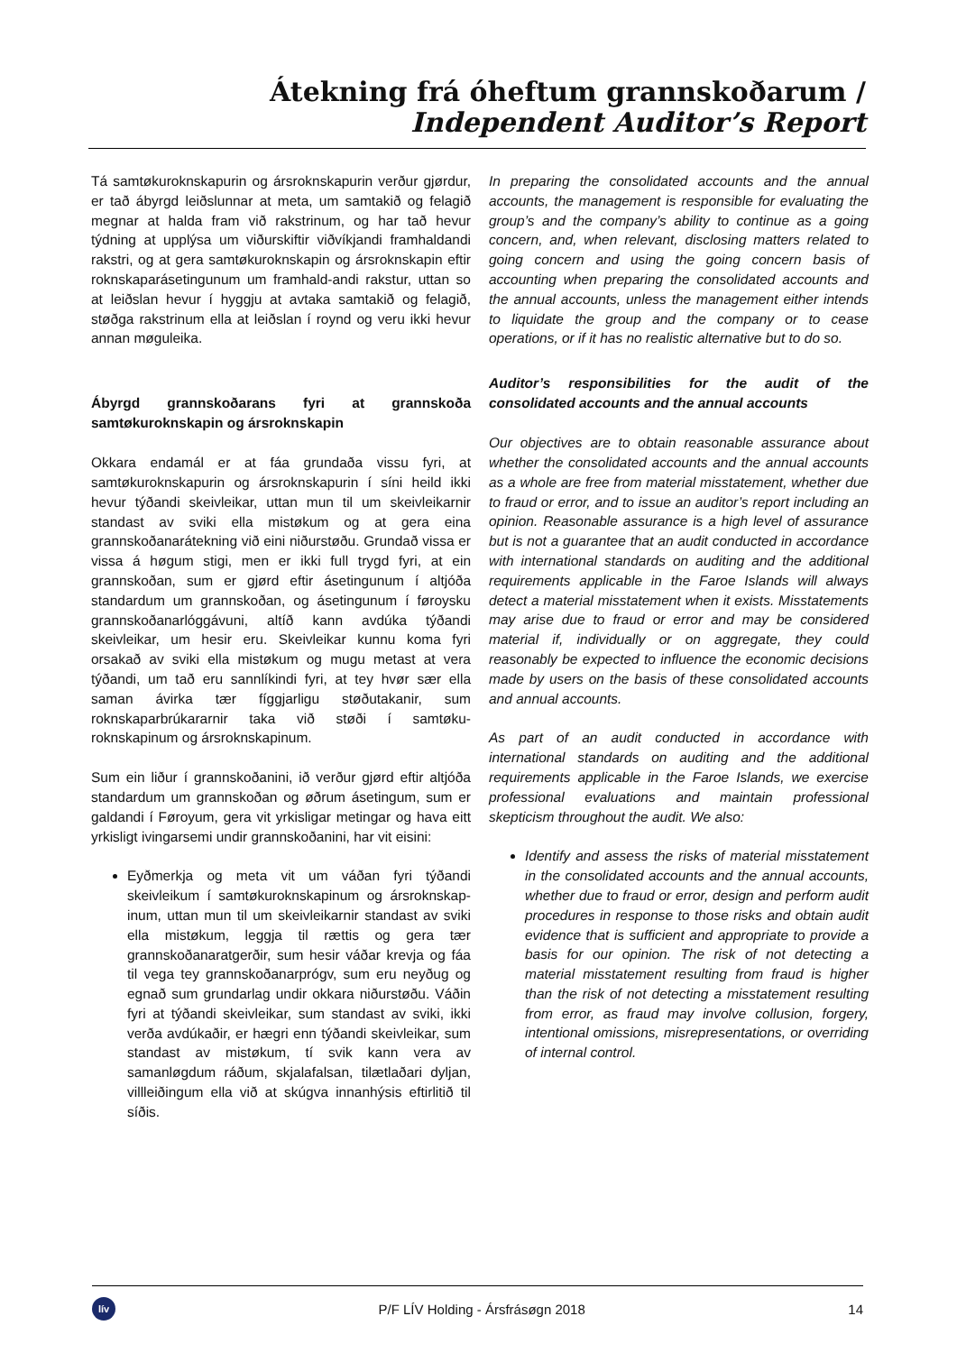Átekning frá óheftum grannskoðarum /
Independent Auditor’s Report
Tá samtøkuroknskapurin og ársroknskapurin verður gjørdur, er tað ábyrgd leiðslunnar at meta, um samtakið og felagið megnar at halda fram við rakstrinum, og har tað hevur týdning at upplýsa um viðurskiftir viðvíkjandi framhaldandi rakstri, og at gera samtøkuroknskapin og ársroknskapin eftir roknskaparásetingunum um framhald-andi rakstur, uttan so at leiðslan hevur í hyggju at avtaka samtakið og felagið, støðga rakstrinum ella at leiðslan í roynd og veru ikki hevur annan møguleika.
Ábyrgd grannskoðarans fyri at grannskoða samtøkuroknskapin og ársroknskapin
Okkara endamál er at fáa grundaða vissu fyri, at samtøkuroknskapurin og ársroknskapurin í síni heild ikki hevur týðandi skeivleikar, uttan mun til um skeivleikarnir standast av sviki ella mistøkum og at gera eina grannskoðanarátekning við eini niðurstøðu. Grundað vissa er vissa á høgum stigi, men er ikki full trygd fyri, at ein grannskoðan, sum er gjørd eftir ásetingunum í altjóða standardum um grannskoðan, og ásetingunum í føroysku grannskoðanarlóggávuni, altíð kann avdúka týðandi skeivleikar, um hesir eru. Skeivleikar kunnu koma fyri orsakað av sviki ella mistøkum og mugu metast at vera týðandi, um tað eru sannlíkindi fyri, at tey hvør sær ella saman ávirka tær fíggjarligu støðutakanir, sum roknskaparbrúkararnir taka við støði í samtøku-roknskapinum og ársroknskapinum.
Sum ein liður í grannskoðanini, ið verður gjørd eftir altjóða standardum um grannskoðan og øðrum ásetingum, sum er galdandi í Føroyum, gera vit yrkisligar metingar og hava eitt yrkisligt ivingarsemi undir grannskoðanini, har vit eisini:
Eyðmerkja og meta vit um váðan fyri týðandi skeivleikum í samtøkuroknskapinum og ársroknskap-inum, uttan mun til um skeivleikarnir standast av sviki ella mistøkum, leggja til rættis og gera tær grannskoðanaratgerðir, sum hesir váðar krevja og fáa til vega tey grannskoðanarprógv, sum eru neyðug og egnað sum grundarlag undir okkara niðurstøðu. Váðin fyri at týðandi skeivleikar, sum standast av sviki, ikki verða avdúkaðir, er hægri enn týðandi skeivleikar, sum standast av mistøkum, tí svik kann vera av samanløgdum ráðum, skjalafalsan, tilætlaðari dyljan, villleiðingum ella við at skúgva innanhýsis eftirlitið til síðis.
In preparing the consolidated accounts and the annual accounts, the management is responsible for evaluating the group’s and the company’s ability to continue as a going concern, and, when relevant, disclosing matters related to going concern and using the going concern basis of accounting when preparing the consolidated accounts and the annual accounts, unless the management either intends to liquidate the group and the company or to cease operations, or if it has no realistic alternative but to do so.
Auditor’s responsibilities for the audit of the consolidated accounts and the annual accounts
Our objectives are to obtain reasonable assurance about whether the consolidated accounts and the annual accounts as a whole are free from material misstatement, whether due to fraud or error, and to issue an auditor’s report including an opinion. Reasonable assurance is a high level of assurance but is not a guarantee that an audit conducted in accordance with international standards on auditing and the additional requirements applicable in the Faroe Islands will always detect a material misstatement when it exists. Misstatements may arise due to fraud or error and may be considered material if, individually or on aggregate, they could reasonably be expected to influence the economic decisions made by users on the basis of these consolidated accounts and annual accounts.
As part of an audit conducted in accordance with international standards on auditing and the additional requirements applicable in the Faroe Islands, we exercise professional evaluations and maintain professional skepticism throughout the audit. We also:
Identify and assess the risks of material misstatement in the consolidated accounts and the annual accounts, whether due to fraud or error, design and perform audit procedures in response to those risks and obtain audit evidence that is sufficient and appropriate to provide a basis for our opinion. The risk of not detecting a material misstatement resulting from fraud is higher than the risk of not detecting a misstatement resulting from error, as fraud may involve collusion, forgery, intentional omissions, misrepresentations, or overriding of internal control.
lív
P/F LÍV Holding - Ársfrásøgn 2018
14